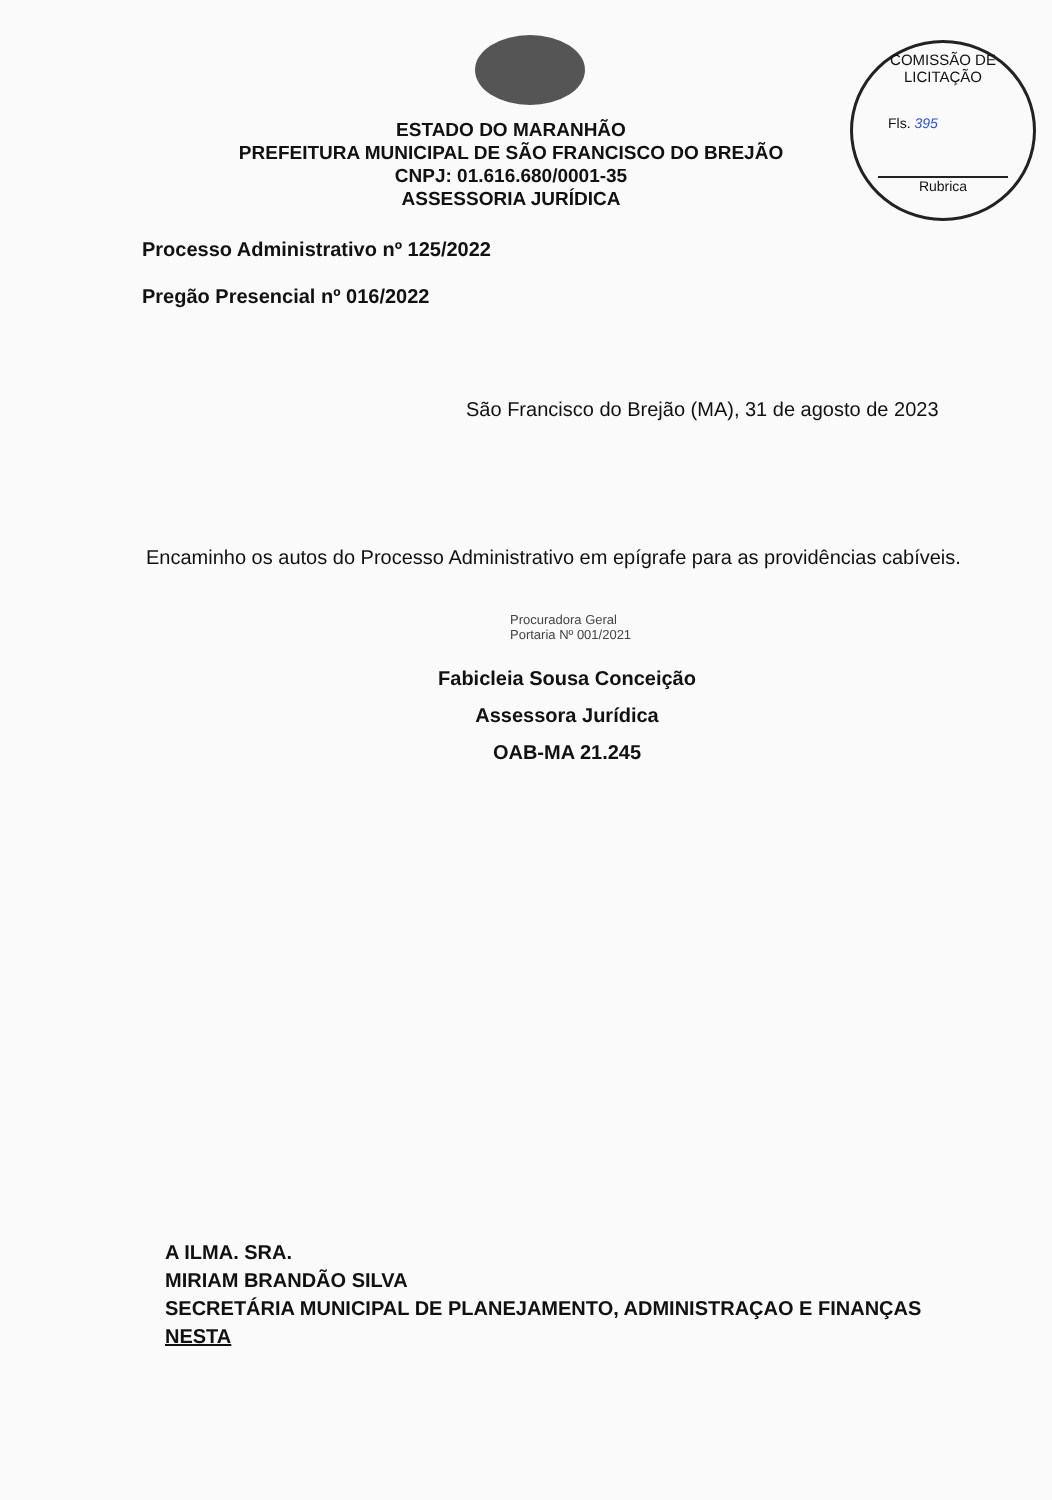ESTADO DO MARANHÃO
PREFEITURA MUNICIPAL DE SÃO FRANCISCO DO BREJÃO
CNPJ: 01.616.680/0001-35
ASSESSORIA JURÍDICA
COMISSÃO DE LICITAÇÃO
Fls. 395
Rubrica
Processo Administrativo nº 125/2022
Pregão Presencial nº 016/2022
São Francisco do Brejão (MA), 31 de agosto de 2023
Encaminho os autos do Processo Administrativo em epígrafe para as providências cabíveis.
Procuradora Geral
Portaria Nº 001/2021
Fabicleia Sousa Conceição
Assessora Jurídica
OAB-MA 21.245
A ILMA. SRA.
MIRIAM BRANDÃO SILVA
SECRETÁRIA MUNICIPAL DE PLANEJAMENTO, ADMINISTRAÇAO E FINANÇAS
NESTA